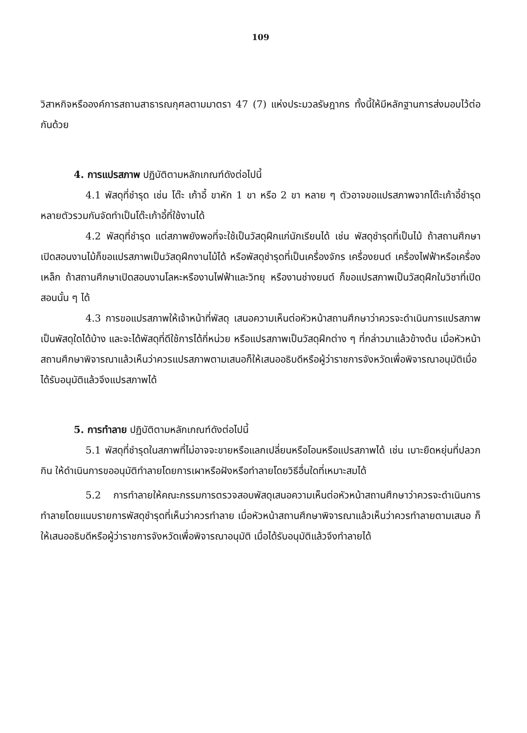109
วิสาหกิจหรือองค์การสถานสาธารณกุศลตามมาตรา 47 (7) แห่งประมวลรัษฎากร ทั้งนี้ให้มีหลักฐานการส่งมอบไว้ต่อกันด้วย
4. การแปรสภาพ ปฏิบัติตามหลักเกณฑ์ดังต่อไปนี้
4.1 พัสดุที่ชำรุด เช่น โต๊ะ เก้าอี้ ขาหัก 1 ขา หรือ 2 ขา หลาย ๆ ตัวอาจขอแปรสภาพจากโต๊ะเก้าอี้ชำรุดหลายตัวรวมกันจัดทำเป็นโต๊ะเก้าอี้ที่ใช้งานได้
4.2 พัสดุที่ชำรุด แต่สภาพยังพอที่จะใช้เป็นวัสดุฝึกแก่นักเรียนได้ เช่น พัสดุชำรุดที่เป็นไม้ ถ้าสถานศึกษาเปิดสอนงานไม้ก็ขอแปรสภาพเป็นวัสดุฝึกงานไม้ได้ หรือพัสดุชำรุดที่เป็นเครื่องจักร เครื่องยนต์ เครื่องไฟฟ้าหรือเครื่องเหล็ก ถ้าสถานศึกษาเปิดสอนงานโลหะหรืองานไฟฟ้าและวิทยุ หรืองานช่างยนต์ ก็ขอแปรสภาพเป็นวัสดุฝึกในวิชาที่เปิดสอนนั้น ๆ ได้
4.3 การขอแปรสภาพให้เจ้าหน้าที่พัสดุ เสนอความเห็นต่อหัวหน้าสถานศึกษาว่าควรจะดำเนินการแปรสภาพเป็นพัสดุใดได้บ้าง และจะได้พัสดุที่ดีใช้การได้กี่หน่วย หรือแปรสภาพเป็นวัสดุฝึกต่าง ๆ ที่กล่าวมาแล้วข้างต้น เมื่อหัวหน้าสถานศึกษาพิจารณาแล้วเห็นว่าควรแปรสภาพตามเสนอก็ให้เสนออธิบดีหรือผู้ว่าราชการจังหวัดเพื่อพิจารณาอนุมัติเมื่อได้รับอนุมัติแล้วจึงแปรสภาพได้
5. การทำลาย ปฏิบัติตามหลักเกณฑ์ดังต่อไปนี้
5.1 พัสดุที่ชำรุดในสภาพที่ไม่อาจจะขายหรือแลกเปลี่ยนหรือโอนหรือแปรสภาพได้ เช่น เบาะยืดหยุ่นที่ปลวกกิน ให้ดำเนินการขออนุมัติทำลายโดยการเผาหรือฝังหรือทำลายโดยวิธีอื่นใดที่เหมาะสมได้
5.2 การทำลายให้คณะกรรมการตรวจสอบพัสดุเสนอความเห็นต่อหัวหน้าสถานศึกษาว่าควรจะดำเนินการทำลายโดยแนบรายการพัสดุชำรุดที่เห็นว่าควรทำลาย เมื่อหัวหน้าสถานศึกษาพิจารณาแล้วเห็นว่าควรทำลายตามเสนอ ก็ให้เสนออธิบดีหรือผู้ว่าราชการจังหวัดเพื่อพิจารณาอนุมัติ เมื่อได้รับอนุมัติแล้วจึงทำลายได้